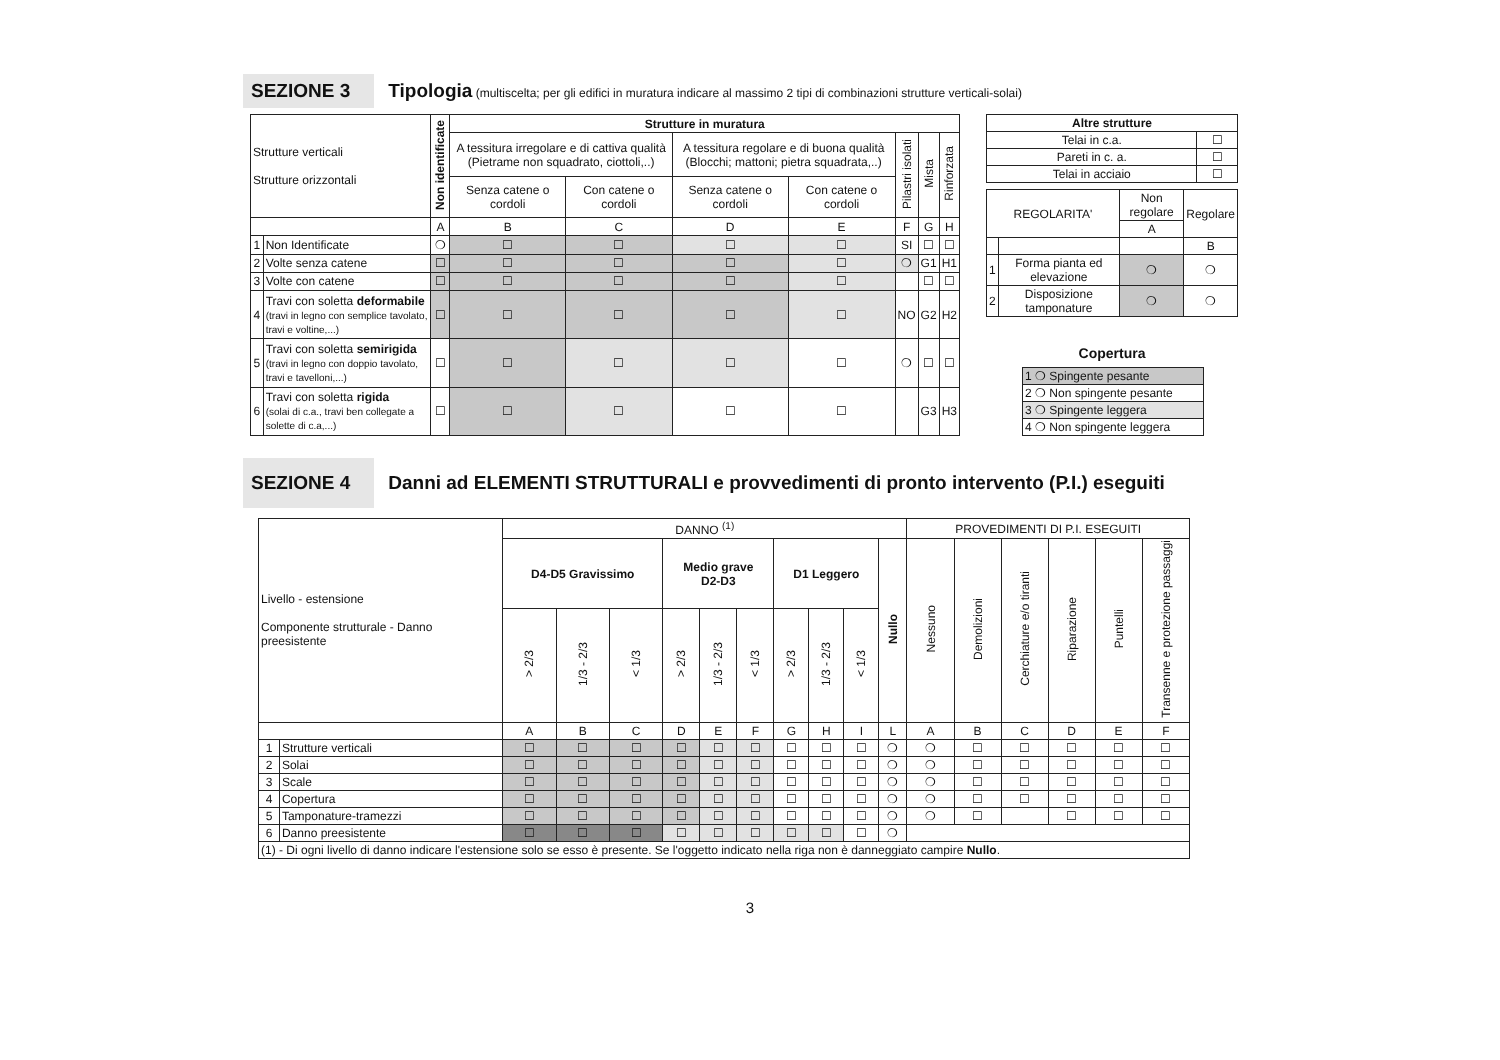SEZIONE 3 Tipologia (multiscelta; per gli edifici in muratura indicare al massimo 2 tipi di combinazioni strutture verticali-solai)
| Strutture verticali Strutture orizzontali | | Non identificate | Strutture in muratura | | | | | | |
| --- | --- | --- | --- | --- | --- | --- | --- | --- | --- |
| | | | A tessitura irregolare e di cattiva qualità (Pietrame non squadrato, ciottoli,..) | | A tessitura regolare e di buona qualità (Blocchi; mattoni; pietra squadrata,..) | | Pilastri isolati | Mista | Rinforzata |
| | | | Senza catene o cordoli | Con catene o cordoli | Senza catene o cordoli | Con catene o cordoli | | | |
| | | A | B | C | D | E | F | G | H |
| 1 | Non Identificate | ❍ | ☐ | ☐ | ☐ | ☐ | SI | ☐ | ☐ |
| 2 | Volte senza catene | ☐ | ☐ | ☐ | ☐ | ☐ | ❍ | G1 | H1 |
| 3 | Volte con catene | ☐ | ☐ | ☐ | ☐ | ☐ | | ☐ | ☐ |
| 4 | Travi con soletta deformabile (travi in legno con semplice tavolato, travi e voltine,...) | ☐ | ☐ | ☐ | ☐ | ☐ | NO | G2 | H2 |
| 5 | Travi con soletta semirigida (travi in legno con doppio tavolato, travi e tavelloni,...) | ☐ | ☐ | ☐ | ☐ | ☐ | ❍ | ☐ | ☐ |
| 6 | Travi con soletta rigida (solai di c.a., travi ben collegate a solette di c.a,...) | ☐ | ☐ | ☐ | ☐ | ☐ | | G3 | H3 |
| Altre strutture | |
| --- | --- |
| Telai in c.a. | ☐ |
| Pareti in c. a. | ☐ |
| Telai in acciaio | ☐ |
| REGOLARITA' | | Non regolare | Regolare |
| | | A | |
| | | | B |
| 1 | Forma pianta ed elevazione | ❍ | ❍ |
| 2 | Disposizione tamponature | ❍ | ❍ |
Copertura
| 1 ❍ Spingente pesante |
| 2 ❍ Non spingente pesante |
| 3 ❍ Spingente leggera |
| 4 ❍ Non spingente leggera |
SEZIONE 4 Danni ad ELEMENTI STRUTTURALI e provvedimenti di pronto intervento (P.I.) eseguiti
| Livello - estensione Componente strutturale - Danno preesistente | | DANNO <sup>(1)</sup> | | | | | | | | | | PROVEDIMENTI DI P.I. ESEGUITI | | | | | |
| --- | --- | --- | --- | --- | --- | --- | --- | --- | --- | --- | --- | --- | --- | --- | --- | --- | --- |
| | | D4-D5 Gravissimo | | | Medio grave D2-D3 | | | D1 Leggero | | | Nullo | Nessuno | Demolizioni | Cerchiature e/o tiranti | Riparazione | Puntelli | Transenne e protezione passaggi |
| | | > 2/3 | 1/3 - 2/3 | < 1/3 | > 2/3 | 1/3 - 2/3 | < 1/3 | > 2/3 | 1/3 - 2/3 | < 1/3 | | | | | | | |
| | | A | B | C | D | E | F | G | H | I | L | A | B | C | D | E | F |
| 1 | Strutture verticali | ☐ | ☐ | ☐ | ☐ | ☐ | ☐ | ☐ | ☐ | ☐ | ❍ | ❍ | ☐ | ☐ | ☐ | ☐ | ☐ |
| 2 | Solai | ☐ | ☐ | ☐ | ☐ | ☐ | ☐ | ☐ | ☐ | ☐ | ❍ | ❍ | ☐ | ☐ | ☐ | ☐ | ☐ |
| 3 | Scale | ☐ | ☐ | ☐ | ☐ | ☐ | ☐ | ☐ | ☐ | ☐ | ❍ | ❍ | ☐ | ☐ | ☐ | ☐ | ☐ |
| 4 | Copertura | ☐ | ☐ | ☐ | ☐ | ☐ | ☐ | ☐ | ☐ | ☐ | ❍ | ❍ | ☐ | ☐ | ☐ | ☐ | ☐ |
| 5 | Tamponature-tramezzi | ☐ | ☐ | ☐ | ☐ | ☐ | ☐ | ☐ | ☐ | ☐ | ❍ | ❍ | ☐ | | ☐ | ☐ | ☐ |
| 6 | Danno preesistente | ☐ | ☐ | ☐ | ☐ | ☐ | ☐ | ☐ | ☐ | ☐ | ❍ | | | | | | |
| (1) - Di ogni livello di danno indicare l'estensione solo se esso è presente. Se l'oggetto indicato nella riga non è danneggiato campire Nullo . | | | | | | | | | | | | | | | | | |
3